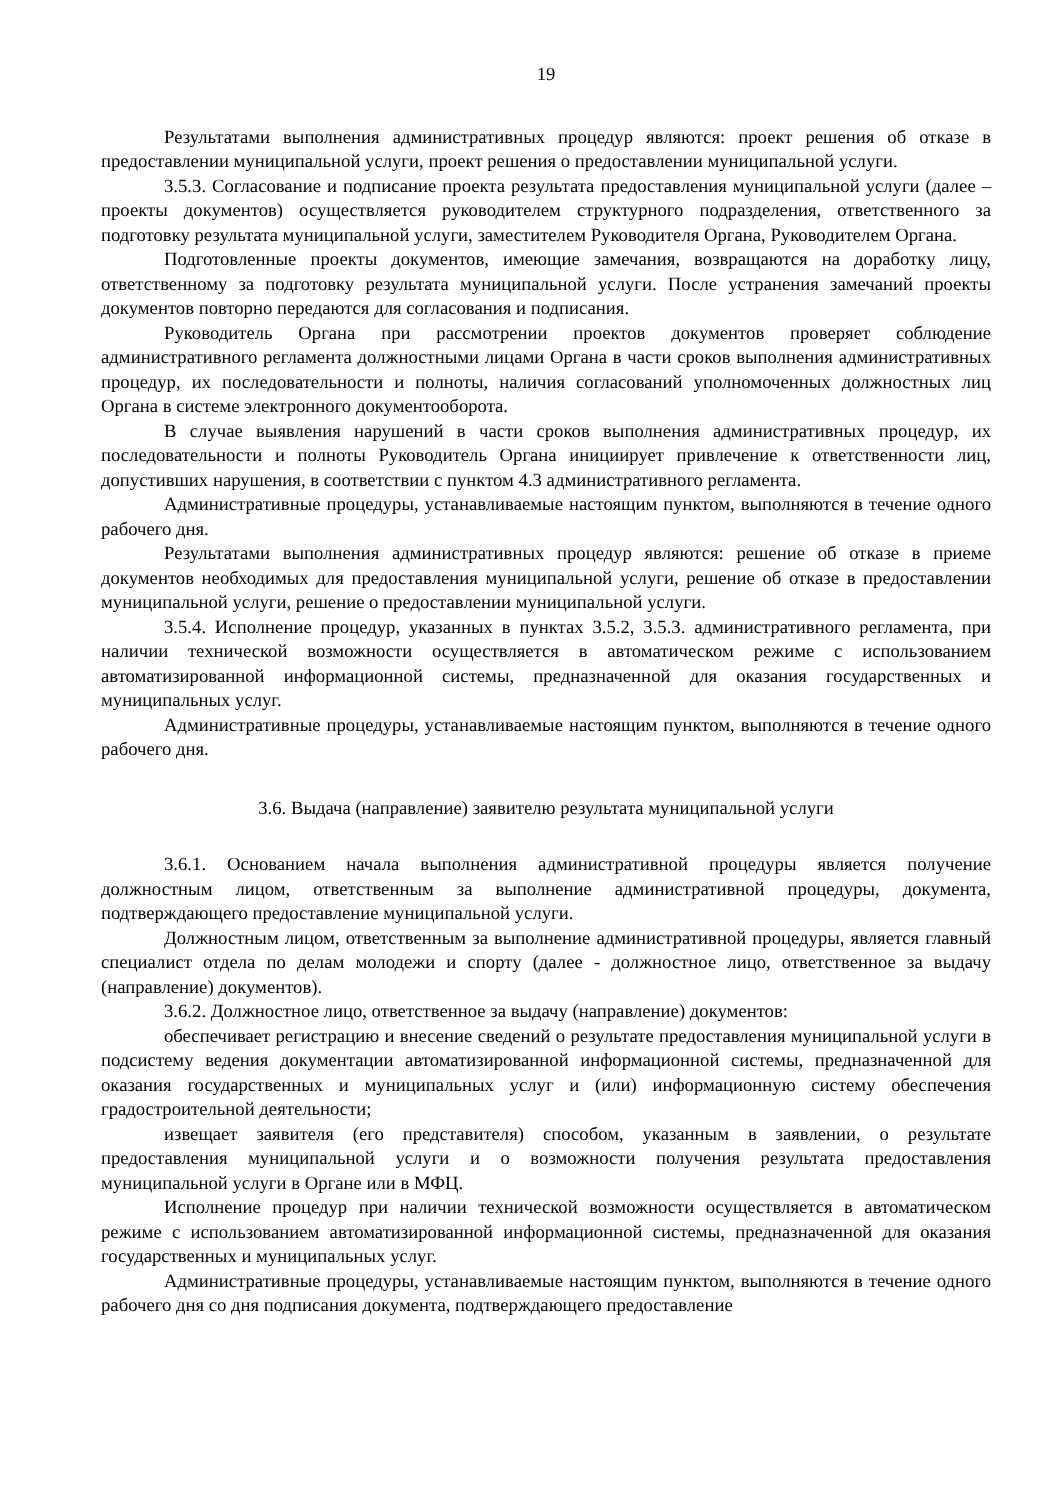19
Результатами выполнения административных процедур являются: проект решения об отказе в предоставлении муниципальной услуги, проект решения о предоставлении муниципальной услуги.
3.5.3. Согласование и подписание проекта результата предоставления муниципальной услуги (далее – проекты документов) осуществляется руководителем структурного подразделения, ответственного за подготовку результата муниципальной услуги, заместителем Руководителя Органа, Руководителем Органа.
Подготовленные проекты документов, имеющие замечания, возвращаются на доработку лицу, ответственному за подготовку результата муниципальной услуги. После устранения замечаний проекты документов повторно передаются для согласования и подписания.
Руководитель Органа при рассмотрении проектов документов проверяет соблюдение административного регламента должностными лицами Органа в части сроков выполнения административных процедур, их последовательности и полноты, наличия согласований уполномоченных должностных лиц Органа в системе электронного документооборота.
В случае выявления нарушений в части сроков выполнения административных процедур, их последовательности и полноты Руководитель Органа инициирует привлечение к ответственности лиц, допустивших нарушения, в соответствии с пунктом 4.3 административного регламента.
Административные процедуры, устанавливаемые настоящим пунктом, выполняются в течение одного рабочего дня.
Результатами выполнения административных процедур являются: решение об отказе в приеме документов необходимых для предоставления муниципальной услуги, решение об отказе в предоставлении муниципальной услуги, решение о предоставлении муниципальной услуги.
3.5.4. Исполнение процедур, указанных в пунктах 3.5.2, 3.5.3. административного регламента, при наличии технической возможности осуществляется в автоматическом режиме с использованием автоматизированной информационной системы, предназначенной для оказания государственных и муниципальных услуг.
Административные процедуры, устанавливаемые настоящим пунктом, выполняются в течение одного рабочего дня.
3.6. Выдача (направление) заявителю результата муниципальной услуги
3.6.1. Основанием начала выполнения административной процедуры является получение должностным лицом, ответственным за выполнение административной процедуры, документа, подтверждающего предоставление муниципальной услуги.
Должностным лицом, ответственным за выполнение административной процедуры, является главный специалист отдела по делам молодежи и спорту (далее - должностное лицо, ответственное за выдачу (направление) документов).
3.6.2. Должностное лицо, ответственное за выдачу (направление) документов:
обеспечивает регистрацию и внесение сведений о результате предоставления муниципальной услуги в подсистему ведения документации автоматизированной информационной системы, предназначенной для оказания государственных и муниципальных услуг и (или) информационную систему обеспечения градостроительной деятельности;
извещает заявителя (его представителя) способом, указанным в заявлении, о результате предоставления муниципальной услуги и о возможности получения результата предоставления муниципальной услуги в Органе или в МФЦ.
Исполнение процедур при наличии технической возможности осуществляется в автоматическом режиме с использованием автоматизированной информационной системы, предназначенной для оказания государственных и муниципальных услуг.
Административные процедуры, устанавливаемые настоящим пунктом, выполняются в течение одного рабочего дня со дня подписания документа, подтверждающего предоставление